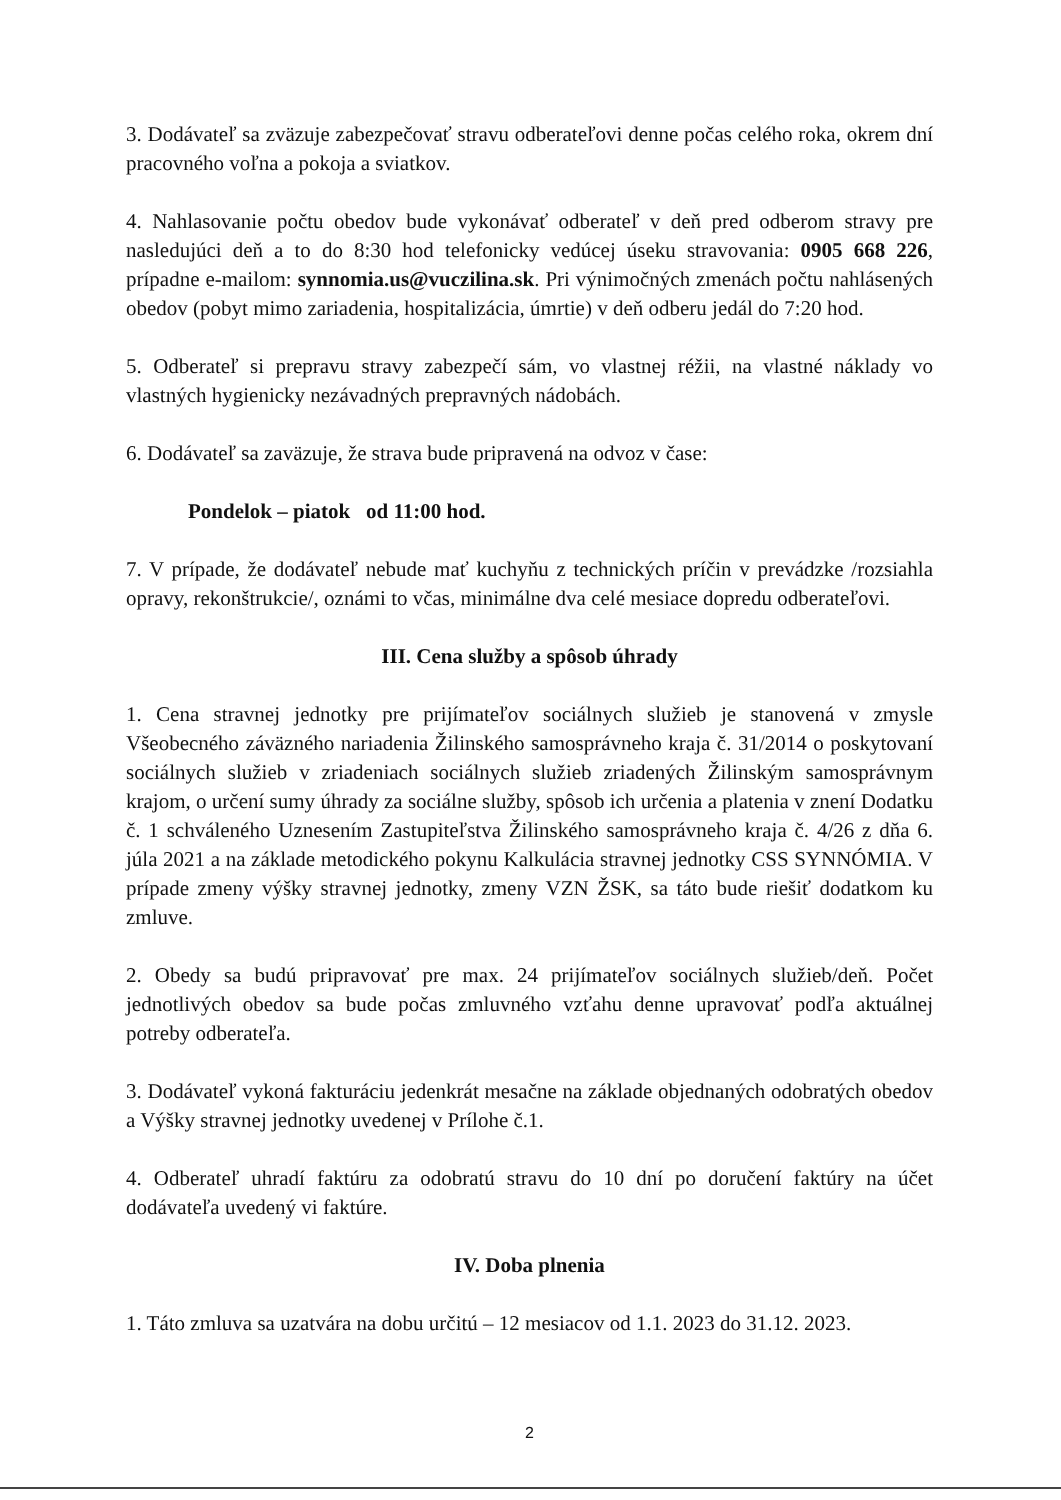3. Dodávateľ sa zväzuje zabezpečovať stravu odberateľovi denne počas celého roka, okrem dní pracovného voľna a pokoja a sviatkov.
4. Nahlasovanie počtu obedov bude vykonávať odberateľ v deň pred odberom stravy pre nasledujúci deň a to do 8:30 hod telefonicky vedúcej úseku stravovania: 0905 668 226, prípadne e-mailom: synnomia.us@vuczilina.sk. Pri výnimočných zmenách počtu nahlásených obedov (pobyt mimo zariadenia, hospitalizácia, úmrtie) v deň odberu jedál do 7:20 hod.
5. Odberateľ si prepravu stravy zabezpečí sám, vo vlastnej réžii, na vlastné náklady vo vlastných hygienicky nezávadných prepravných nádobách.
6. Dodávateľ sa zaväzuje, že strava bude pripravená na odvoz v čase:
Pondelok – piatok od 11:00 hod.
7. V prípade, že dodávateľ nebude mať kuchyňu z technických príčin v prevádzke /rozsiahla opravy, rekonštrukcie/, oznámi to včas, minimálne dva celé mesiace dopredu odberateľovi.
III. Cena služby a spôsob úhrady
1. Cena stravnej jednotky pre prijímateľov sociálnych služieb je stanovená v zmysle Všeobecného záväzného nariadenia Žilinského samosprávneho kraja č. 31/2014 o poskytovaní sociálnych služieb v zriadeniach sociálnych služieb zriadených Žilinským samosprávnym krajom, o určení sumy úhrady za sociálne služby, spôsob ich určenia a platenia v znení Dodatku č. 1 schváleného Uznesením Zastupiteľstva Žilinského samosprávneho kraja č. 4/26 z dňa 6. júla 2021 a na základe metodického pokynu Kalkulácia stravnej jednotky CSS SYNNÓMIA. V prípade zmeny výšky stravnej jednotky, zmeny VZN ŽSK, sa táto bude riešiť dodatkom ku zmluve.
2. Obedy sa budú pripravovať pre max. 24 prijímateľov sociálnych služieb/deň. Počet jednotlivých obedov sa bude počas zmluvného vzťahu denne upravovať podľa aktuálnej potreby odberateľa.
3. Dodávateľ vykoná fakturáciu jedenkrát mesačne na základe objednaných odobratých obedov a Výšky stravnej jednotky uvedenej v Prílohe č.1.
4. Odberateľ uhradí faktúru za odobratú stravu do 10 dní po doručení faktúry na účet dodávateľa uvedený vi faktúre.
IV. Doba plnenia
1. Táto zmluva sa uzatvára na dobu určitú – 12 mesiacov od 1.1. 2023 do 31.12. 2023.
2